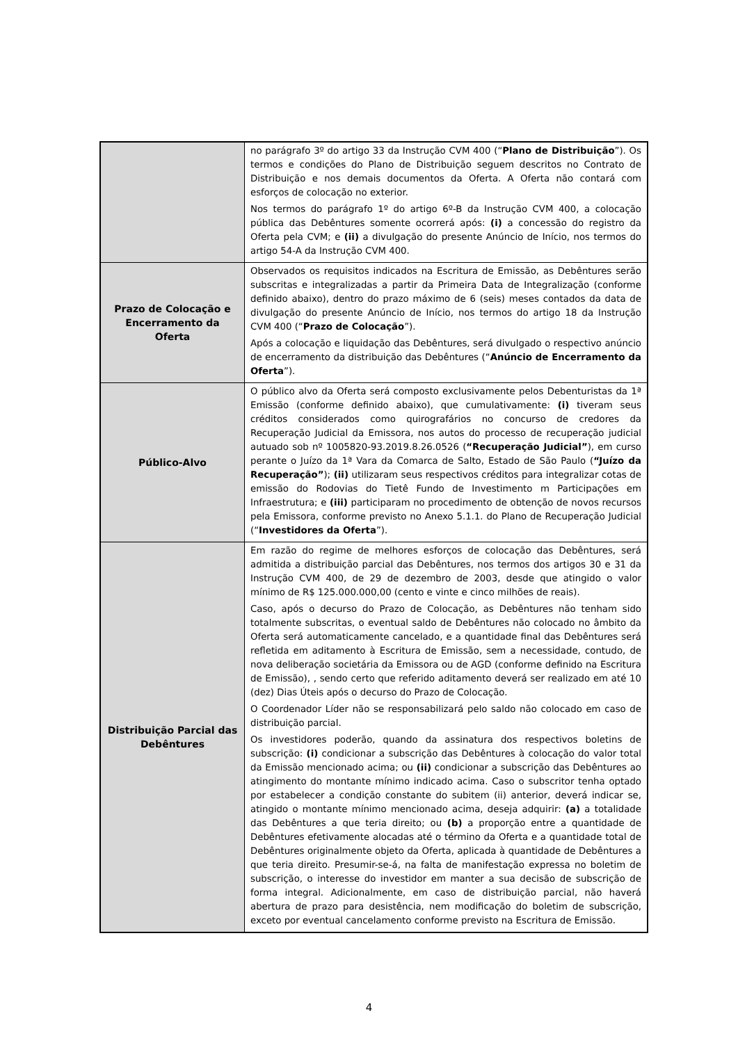| | no parágrafo 3º do artigo 33 da Instrução CVM 400 (“ Plano de Distribuição ”). Os termos e condições do Plano de Distribuição seguem descritos no Contrato de Distribuição e nos demais documentos da Oferta. A Oferta não contará com esforços de colocação no exterior. Nos termos do parágrafo 1º do artigo 6º-B da Instrução CVM 400, a colocação pública das Debêntures somente ocorrerá após: (i) a concessão do registro da Oferta pela CVM; e (ii) a divulgação do presente Anúncio de Início, nos termos do artigo 54-A da Instrução CVM 400. |
| Prazo de Colocação e Encerramento da Oferta | Observados os requisitos indicados na Escritura de Emissão, as Debêntures serão subscritas e integralizadas a partir da Primeira Data de Integralização (conforme definido abaixo), dentro do prazo máximo de 6 (seis) meses contados da data de divulgação do presente Anúncio de Início, nos termos do artigo 18 da Instrução CVM 400 (“ Prazo de Colocação ”). Após a colocação e liquidação das Debêntures, será divulgado o respectivo anúncio de encerramento da distribuição das Debêntures (“ Anúncio de Encerramento da Oferta ”). |
| Público-Alvo | O público alvo da Oferta será composto exclusivamente pelos Debenturistas da 1ª Emissão (conforme definido abaixo), que cumulativamente: (i) tiveram seus créditos considerados como quirografários no concurso de credores da Recuperação Judicial da Emissora, nos autos do processo de recuperação judicial autuado sob nº 1005820-93.2019.8.26.0526 ( “Recuperação Judicial” ), em curso perante o Juízo da 1ª Vara da Comarca de Salto, Estado de São Paulo ( “Juízo da Recuperação” ); (ii) utilizaram seus respectivos créditos para integralizar cotas de emissão do Rodovias do Tietê Fundo de Investimento m Participações em Infraestrutura; e (iii) participaram no procedimento de obtenção de novos recursos pela Emissora, conforme previsto no Anexo 5.1.1. do Plano de Recuperação Judicial (“ Investidores da Oferta ”). |
| Distribuição Parcial das Debêntures | Em razão do regime de melhores esforços de colocação das Debêntures, será admitida a distribuição parcial das Debêntures, nos termos dos artigos 30 e 31 da Instrução CVM 400, de 29 de dezembro de 2003, desde que atingido o valor mínimo de R$ 125.000.000,00 (cento e vinte e cinco milhões de reais). Caso, após o decurso do Prazo de Colocação, as Debêntures não tenham sido totalmente subscritas, o eventual saldo de Debêntures não colocado no âmbito da Oferta será automaticamente cancelado, e a quantidade final das Debêntures será refletida em aditamento à Escritura de Emissão, sem a necessidade, contudo, de nova deliberação societária da Emissora ou de AGD (conforme definido na Escritura de Emissão), , sendo certo que referido aditamento deverá ser realizado em até 10 (dez) Dias Úteis após o decurso do Prazo de Colocação. O Coordenador Líder não se responsabilizará pelo saldo não colocado em caso de distribuição parcial. Os investidores poderão, quando da assinatura dos respectivos boletins de subscrição: (i) condicionar a subscrição das Debêntures à colocação do valor total da Emissão mencionado acima; ou (ii) condicionar a subscrição das Debêntures ao atingimento do montante mínimo indicado acima. Caso o subscritor tenha optado por estabelecer a condição constante do subitem (ii) anterior, deverá indicar se, atingido o montante mínimo mencionado acima, deseja adquirir: (a) a totalidade das Debêntures a que teria direito; ou (b) a proporção entre a quantidade de Debêntures efetivamente alocadas até o término da Oferta e a quantidade total de Debêntures originalmente objeto da Oferta, aplicada à quantidade de Debêntures a que teria direito. Presumir-se-á, na falta de manifestação expressa no boletim de subscrição, o interesse do investidor em manter a sua decisão de subscrição de forma integral. Adicionalmente, em caso de distribuição parcial, não haverá abertura de prazo para desistência, nem modificação do boletim de subscrição, exceto por eventual cancelamento conforme previsto na Escritura de Emissão. |
4